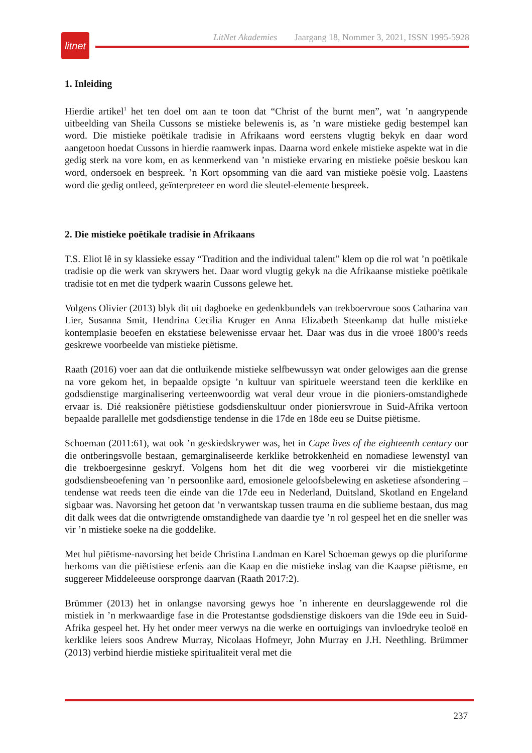litnet
LitNet Akademies Jaargang 18, Nommer 3, 2021, ISSN 1995-5928
1. Inleiding
Hierdie artikel<sup>1</sup> het ten doel om aan te toon dat “Christ of the burnt men”, wat ’n aangrypende uitbeelding van Sheila Cussons se mistieke belewenis is, as ’n ware mistieke gedig bestempel kan word. Die mistieke poëtikale tradisie in Afrikaans word eerstens vlugtig bekyk en daar word aangetoon hoedat Cussons in hierdie raamwerk inpas. Daarna word enkele mistieke aspekte wat in die gedig sterk na vore kom, en as kenmerkend van ’n mistieke ervaring en mistieke poësie beskou kan word, ondersoek en bespreek. ’n Kort opsomming van die aard van mistieke poësie volg. Laastens word die gedig ontleed, geïnterpreteer en word die sleutel-elemente bespreek.
2. Die mistieke poëtikale tradisie in Afrikaans
T.S. Eliot lê in sy klassieke essay “Tradition and the individual talent” klem op die rol wat ’n poëtikale tradisie op die werk van skrywers het. Daar word vlugtig gekyk na die Afrikaanse mistieke poëtikale tradisie tot en met die tydperk waarin Cussons gelewe het.
Volgens Olivier (2013) blyk dit uit dagboeke en gedenkbundels van trekboervroue soos Catharina van Lier, Susanna Smit, Hendrina Cecilia Kruger en Anna Elizabeth Steenkamp dat hulle mistieke kontemplasie beoefen en ekstatiese belewenisse ervaar het. Daar was dus in die vroeë 1800’s reeds geskrewe voorbeelde van mistieke piëtisme.
Raath (2016) voer aan dat die ontluikende mistieke selfbewussyn wat onder gelowiges aan die grense na vore gekom het, in bepaalde opsigte ’n kultuur van spirituele weerstand teen die kerklike en godsdienstige marginalisering verteenwoordig wat veral deur vroue in die pioniers-omstandighede ervaar is. Dié reaksionêre piëtistiese godsdienskultuur onder pioniersvroue in Suid-Afrika vertoon bepaalde parallelle met godsdienstige tendense in die 17de en 18de eeu se Duitse piëtisme.
Schoeman (2011:61), wat ook ’n geskiedskrywer was, het in Cape lives of the eighteenth century oor die ontberingsvolle bestaan, gemarginaliseerde kerklike betrokkenheid en nomadiese lewenstyl van die trekboergesinne geskryf. Volgens hom het dit die weg voorberei vir die mistiekgetinte godsdiensbeoefening van ’n persoonlike aard, emosionele geloofsbelewing en asketiese afsondering – tendense wat reeds teen die einde van die 17de eeu in Nederland, Duitsland, Skotland en Engeland sigbaar was. Navorsing het getoon dat ’n verwantskap tussen trauma en die sublieme bestaan, dus mag dit dalk wees dat die ontwrigtende omstandighede van daardie tye ’n rol gespeel het en die sneller was vir ’n mistieke soeke na die goddelike.
Met hul piëtisme-navorsing het beide Christina Landman en Karel Schoeman gewys op die pluriforme herkoms van die piëtistiese erfenis aan die Kaap en die mistieke inslag van die Kaapse piëtisme, en suggereer Middeleeuse oorspronge daarvan (Raath 2017:2).
Brümmer (2013) het in onlangse navorsing gewys hoe ’n inherente en deurslaggewende rol die mistiek in ’n merkwaardige fase in die Protestantse godsdienstige diskoers van die 19de eeu in Suid-Afrika gespeel het. Hy het onder meer verwys na die werke en oortuigings van invloedryke teoloë en kerklike leiers soos Andrew Murray, Nicolaas Hofmeyr, John Murray en J.H. Neethling. Brümmer (2013) verbind hierdie mistieke spiritualiteit veral met die
237